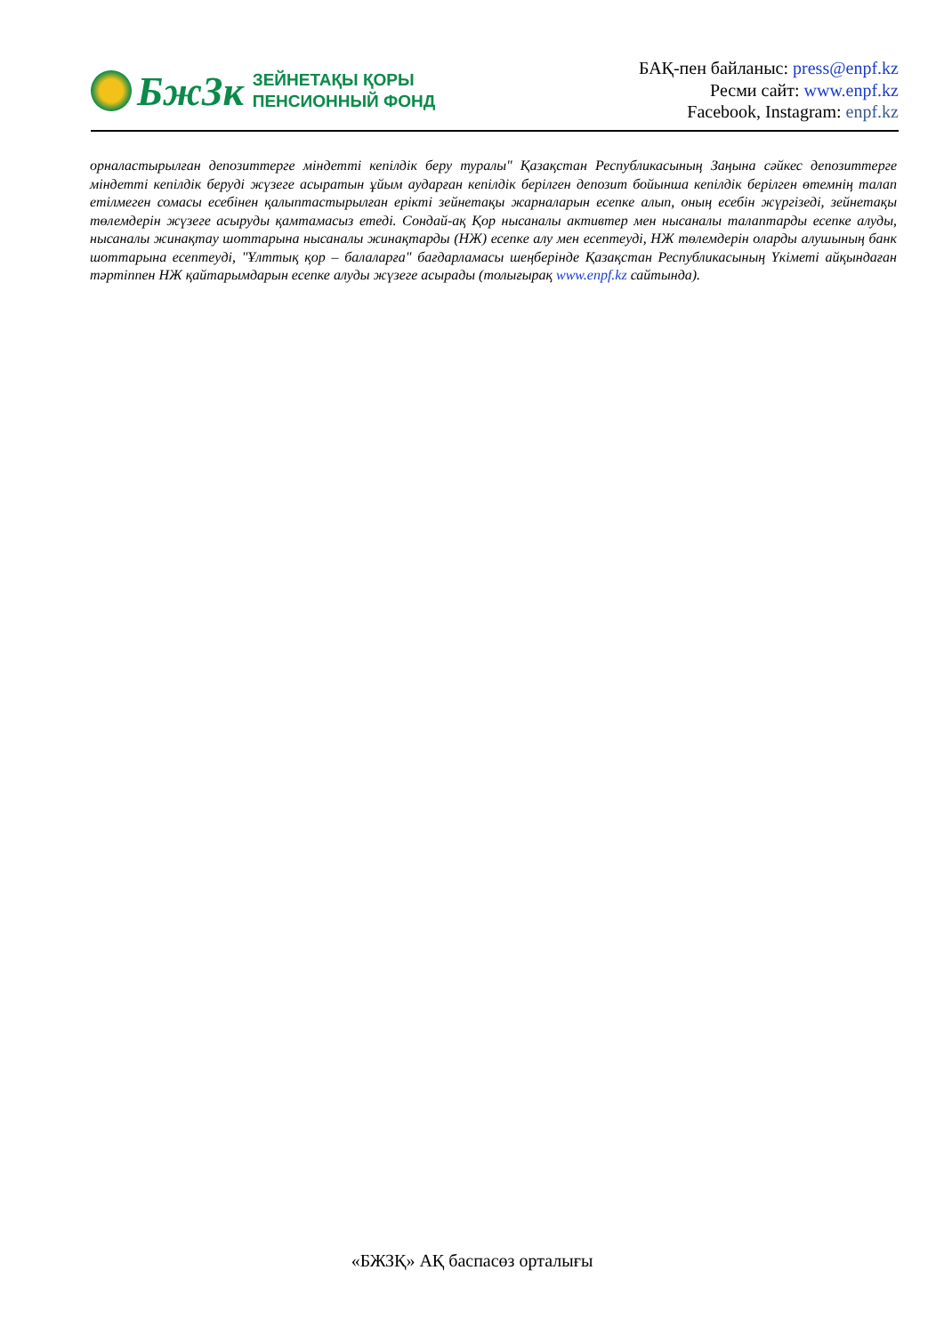БжЗк
ЗЕЙНЕТАҚЫ ҚОРЫ
ПЕНСИОННЫЙ ФОНД
БАҚ-пен байланыс: press@enpf.kz
Ресми сайт: www.enpf.kz
Facebook, Instagram: enpf.kz
орналастырылған депозиттерге міндетті кепілдік беру туралы" Қазақстан Республикасының Заңына сәйкес депозиттерге міндетті кепілдік беруді жүзеге асыратын ұйым аударған кепілдік берілген депозит бойынша кепілдік берілген өтемнің талап етілмеген сомасы есебінен қалыптастырылған ерікті зейнетақы жарналарын есепке алып, оның есебін жүргізеді, зейнетақы төлемдерін жүзеге асыруды қамтамасыз етеді. Сондай-ақ Қор нысаналы активтер мен нысаналы талаптарды есепке алуды, нысаналы жинақтау шоттарына нысаналы жинақтарды (НЖ) есепке алу мен есептеуді, НЖ төлемдерін оларды алушының банк шоттарына есептеуді, "Ұлттық қор – балаларға" бағдарламасы шеңберінде Қазақстан Республикасының Үкіметі айқындаған тәртіппен НЖ қайтарымдарын есепке алуды жүзеге асырады (толығырақ www.enpf.kz сайтында).
«БЖЗҚ» АҚ баспасөз орталығы